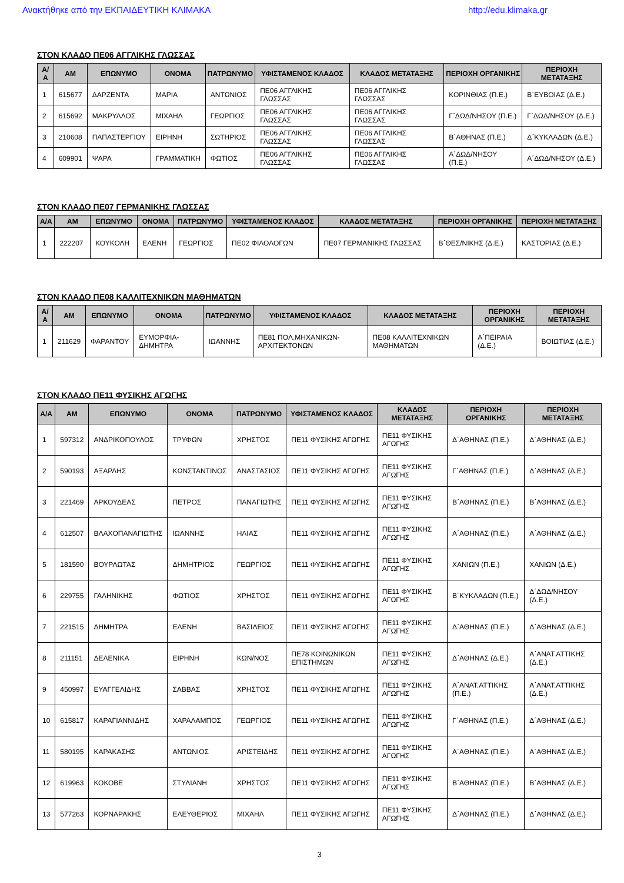Ανακτήθηκε από την ΕΚΠΑΙΔΕΥΤΙΚΗ ΚΛΙΜΑΚΑ http://edu.klimaka.gr
ΣΤΟΝ ΚΛΑΔΟ ΠΕ06 ΑΓΓΛΙΚΗΣ ΓΛΩΣΣΑΣ
| Α/Α | ΑΜ | ΕΠΩΝΥΜΟ | ΟΝΟΜΑ | ΠΑΤΡΩΝΥΜΟ | ΥΦΙΣΤΑΜΕΝΟΣ ΚΛΑΔΟΣ | ΚΛΑΔΟΣ ΜΕΤΑΤΑΞΗΣ | ΠΕΡΙΟΧΗ ΟΡΓΑΝΙΚΗΣ | ΠΕΡΙΟΧΗ ΜΕΤΑΤΑΞΗΣ |
| --- | --- | --- | --- | --- | --- | --- | --- | --- |
| 1 | 615677 | ΔΑΡΖΕΝΤΑ | ΜΑΡΙΑ | ΑΝΤΩΝΙΟΣ | ΠΕ06 ΑΓΓΛΙΚΗΣ ΓΛΩΣΣΑΣ | ΠΕ06 ΑΓΓΛΙΚΗΣ ΓΛΩΣΣΑΣ | ΚΟΡΙΝΘΙΑΣ (Π.Ε.) | Β΄ΕΥΒΟΙΑΣ (Δ.Ε.) |
| 2 | 615692 | ΜΑΚΡΥΛΛΟΣ | ΜΙΧΑΗΛ | ΓΕΩΡΓΙΟΣ | ΠΕ06 ΑΓΓΛΙΚΗΣ ΓΛΩΣΣΑΣ | ΠΕ06 ΑΓΓΛΙΚΗΣ ΓΛΩΣΣΑΣ | Γ΄ΔΩΔ/ΝΗΣΟΥ (Π.Ε.) | Γ΄ΔΩΔ/ΝΗΣΟΥ (Δ.Ε.) |
| 3 | 210608 | ΠΑΠΑΣΤΕΡΓΙΟΥ | ΕΙΡΗΝΗ | ΣΩΤΗΡΙΟΣ | ΠΕ06 ΑΓΓΛΙΚΗΣ ΓΛΩΣΣΑΣ | ΠΕ06 ΑΓΓΛΙΚΗΣ ΓΛΩΣΣΑΣ | Β΄ΑΘΗΝΑΣ (Π.Ε.) | Δ΄ΚΥΚΛΑΔΩΝ (Δ.Ε.) |
| 4 | 609901 | ΨΑΡΑ | ΓΡΑΜΜΑΤΙΚΗ | ΦΩΤΙΟΣ | ΠΕ06 ΑΓΓΛΙΚΗΣ ΓΛΩΣΣΑΣ | ΠΕ06 ΑΓΓΛΙΚΗΣ ΓΛΩΣΣΑΣ | Α΄ΔΩΔ/ΝΗΣΟΥ (Π.Ε.) | Α΄ΔΩΔ/ΝΗΣΟΥ (Δ.Ε.) |
ΣΤΟΝ ΚΛΑΔΟ ΠΕ07 ΓΕΡΜΑΝΙΚΗΣ ΓΛΩΣΣΑΣ
| Α/Α | ΑΜ | ΕΠΩΝΥΜΟ | ΟΝΟΜΑ | ΠΑΤΡΩΝΥΜΟ | ΥΦΙΣΤΑΜΕΝΟΣ ΚΛΑΔΟΣ | ΚΛΑΔΟΣ ΜΕΤΑΤΑΞΗΣ | ΠΕΡΙΟΧΗ ΟΡΓΑΝΙΚΗΣ | ΠΕΡΙΟΧΗ ΜΕΤΑΤΑΞΗΣ |
| --- | --- | --- | --- | --- | --- | --- | --- | --- |
| 1 | 222207 | ΚΟΥΚΟΛΗ | ΕΛΕΝΗ | ΓΕΩΡΓΙΟΣ | ΠΕ02 ΦΙΛΟΛΟΓΩΝ | ΠΕ07 ΓΕΡΜΑΝΙΚΗΣ ΓΛΩΣΣΑΣ | Β΄ΘΕΣ/ΝΙΚΗΣ (Δ.Ε.) | ΚΑΣΤΟΡΙΑΣ (Δ.Ε.) |
ΣΤΟΝ ΚΛΑΔΟ ΠΕ08 ΚΑΛΛΙΤΕΧΝΙΚΩΝ ΜΑΘΗΜΑΤΩΝ
| Α/Α | ΑΜ | ΕΠΩΝΥΜΟ | ΟΝΟΜΑ | ΠΑΤΡΩΝΥΜΟ | ΥΦΙΣΤΑΜΕΝΟΣ ΚΛΑΔΟΣ | ΚΛΑΔΟΣ ΜΕΤΑΤΑΞΗΣ | ΠΕΡΙΟΧΗ ΟΡΓΑΝΙΚΗΣ | ΠΕΡΙΟΧΗ ΜΕΤΑΤΑΞΗΣ |
| --- | --- | --- | --- | --- | --- | --- | --- | --- |
| 1 | 211629 | ΦΑΡΑΝΤΟΥ | ΕΥΜΟΡΦΙΑ-ΔΗΜΗΤΡΑ | ΙΩΑΝΝΗΣ | ΠΕ81 ΠΟΛ.ΜΗΧΑΝΙΚΩΝ-ΑΡΧΙΤΕΚΤΟΝΩΝ | ΠΕ08 ΚΑΛΛΙΤΕΧΝΙΚΩΝ ΜΑΘΗΜΑΤΩΝ | Α΄ΠΕΙΡΑΙΑ (Δ.Ε.) | ΒΟΙΩΤΙΑΣ (Δ.Ε.) |
ΣΤΟΝ ΚΛΑΔΟ ΠΕ11 ΦΥΣΙΚΗΣ ΑΓΩΓΗΣ
| Α/Α | ΑΜ | ΕΠΩΝΥΜΟ | ΟΝΟΜΑ | ΠΑΤΡΩΝΥΜΟ | ΥΦΙΣΤΑΜΕΝΟΣ ΚΛΑΔΟΣ | ΚΛΑΔΟΣ ΜΕΤΑΤΑΞΗΣ | ΠΕΡΙΟΧΗ ΟΡΓΑΝΙΚΗΣ | ΠΕΡΙΟΧΗ ΜΕΤΑΤΑΞΗΣ |
| --- | --- | --- | --- | --- | --- | --- | --- | --- |
| 1 | 597312 | ΑΝΔΡΙΚΟΠΟΥΛΟΣ | ΤΡΥΦΩΝ | ΧΡΗΣΤΟΣ | ΠΕ11 ΦΥΣΙΚΗΣ ΑΓΩΓΗΣ | ΠΕ11 ΦΥΣΙΚΗΣ ΑΓΩΓΗΣ | Δ΄ΑΘΗΝΑΣ (Π.Ε.) | Δ΄ΑΘΗΝΑΣ (Δ.Ε.) |
| 2 | 590193 | ΑΞΑΡΛΗΣ | ΚΩΝΣΤΑΝΤΙΝΟΣ | ΑΝΑΣΤΑΣΙΟΣ | ΠΕ11 ΦΥΣΙΚΗΣ ΑΓΩΓΗΣ | ΠΕ11 ΦΥΣΙΚΗΣ ΑΓΩΓΗΣ | Γ΄ΑΘΗΝΑΣ (Π.Ε.) | Δ΄ΑΘΗΝΑΣ (Δ.Ε.) |
| 3 | 221469 | ΑΡΚΟΥΔΕΑΣ | ΠΕΤΡΟΣ | ΠΑΝΑΓΙΩΤΗΣ | ΠΕ11 ΦΥΣΙΚΗΣ ΑΓΩΓΗΣ | ΠΕ11 ΦΥΣΙΚΗΣ ΑΓΩΓΗΣ | Β΄ΑΘΗΝΑΣ (Π.Ε.) | Β΄ΑΘΗΝΑΣ (Δ.Ε.) |
| 4 | 612507 | ΒΛΑΧΟΠΑΝΑΓΙΩΤΗΣ | ΙΩΑΝΝΗΣ | ΗΛΙΑΣ | ΠΕ11 ΦΥΣΙΚΗΣ ΑΓΩΓΗΣ | ΠΕ11 ΦΥΣΙΚΗΣ ΑΓΩΓΗΣ | Α΄ΑΘΗΝΑΣ (Π.Ε.) | Α΄ΑΘΗΝΑΣ (Δ.Ε.) |
| 5 | 181590 | ΒΟΥΡΛΩΤΑΣ | ΔΗΜΗΤΡΙΟΣ | ΓΕΩΡΓΙΟΣ | ΠΕ11 ΦΥΣΙΚΗΣ ΑΓΩΓΗΣ | ΠΕ11 ΦΥΣΙΚΗΣ ΑΓΩΓΗΣ | ΧΑΝΙΩΝ (Π.Ε.) | ΧΑΝΙΩΝ (Δ.Ε.) |
| 6 | 229755 | ΓΑΛΗΝΙΚΗΣ | ΦΩΤΙΟΣ | ΧΡΗΣΤΟΣ | ΠΕ11 ΦΥΣΙΚΗΣ ΑΓΩΓΗΣ | ΠΕ11 ΦΥΣΙΚΗΣ ΑΓΩΓΗΣ | Β΄ΚΥΚΛΑΔΩΝ (Π.Ε.) | Δ΄ΔΩΔ/ΝΗΣΟΥ (Δ.Ε.) |
| 7 | 221515 | ΔΗΜΗΤΡΑ | ΕΛΕΝΗ | ΒΑΣΙΛΕΙΟΣ | ΠΕ11 ΦΥΣΙΚΗΣ ΑΓΩΓΗΣ | ΠΕ11 ΦΥΣΙΚΗΣ ΑΓΩΓΗΣ | Δ΄ΑΘΗΝΑΣ (Π.Ε.) | Δ΄ΑΘΗΝΑΣ (Δ.Ε.) |
| 8 | 211151 | ΔΕΛΕΝΙΚΑ | ΕΙΡΗΝΗ | ΚΩΝ/ΝΟΣ | ΠΕ78 ΚΟΙΝΩΝΙΚΩΝ ΕΠΙΣΤΗΜΩΝ | ΠΕ11 ΦΥΣΙΚΗΣ ΑΓΩΓΗΣ | Δ΄ΑΘΗΝΑΣ (Δ.Ε.) | Α΄ΑΝΑΤ.ΑΤΤΙΚΗΣ (Δ.Ε.) |
| 9 | 450997 | ΕΥΑΓΓΕΛΙΔΗΣ | ΣΑΒΒΑΣ | ΧΡΗΣΤΟΣ | ΠΕ11 ΦΥΣΙΚΗΣ ΑΓΩΓΗΣ | ΠΕ11 ΦΥΣΙΚΗΣ ΑΓΩΓΗΣ | Α΄ΑΝΑΤ.ΑΤΤΙΚΗΣ (Π.Ε.) | Α΄ΑΝΑΤ.ΑΤΤΙΚΗΣ (Δ.Ε.) |
| 10 | 615817 | ΚΑΡΑΓΙΑΝΝΙΔΗΣ | ΧΑΡΑΛΑΜΠΟΣ | ΓΕΩΡΓΙΟΣ | ΠΕ11 ΦΥΣΙΚΗΣ ΑΓΩΓΗΣ | ΠΕ11 ΦΥΣΙΚΗΣ ΑΓΩΓΗΣ | Γ΄ΑΘΗΝΑΣ (Π.Ε.) | Δ΄ΑΘΗΝΑΣ (Δ.Ε.) |
| 11 | 580195 | ΚΑΡΑΚΑΣΗΣ | ΑΝΤΩΝΙΟΣ | ΑΡΙΣΤΕΙΔΗΣ | ΠΕ11 ΦΥΣΙΚΗΣ ΑΓΩΓΗΣ | ΠΕ11 ΦΥΣΙΚΗΣ ΑΓΩΓΗΣ | Α΄ΑΘΗΝΑΣ (Π.Ε.) | Α΄ΑΘΗΝΑΣ (Δ.Ε.) |
| 12 | 619963 | ΚΟΚΟΒΕ | ΣΤΥΛΙΑΝΗ | ΧΡΗΣΤΟΣ | ΠΕ11 ΦΥΣΙΚΗΣ ΑΓΩΓΗΣ | ΠΕ11 ΦΥΣΙΚΗΣ ΑΓΩΓΗΣ | Β΄ΑΘΗΝΑΣ (Π.Ε.) | Β΄ΑΘΗΝΑΣ (Δ.Ε.) |
| 13 | 577263 | ΚΟΡΝΑΡΑΚΗΣ | ΕΛΕΥΘΕΡΙΟΣ | ΜΙΧΑΗΛ | ΠΕ11 ΦΥΣΙΚΗΣ ΑΓΩΓΗΣ | ΠΕ11 ΦΥΣΙΚΗΣ ΑΓΩΓΗΣ | Δ΄ΑΘΗΝΑΣ (Π.Ε.) | Δ΄ΑΘΗΝΑΣ (Δ.Ε.) |
3